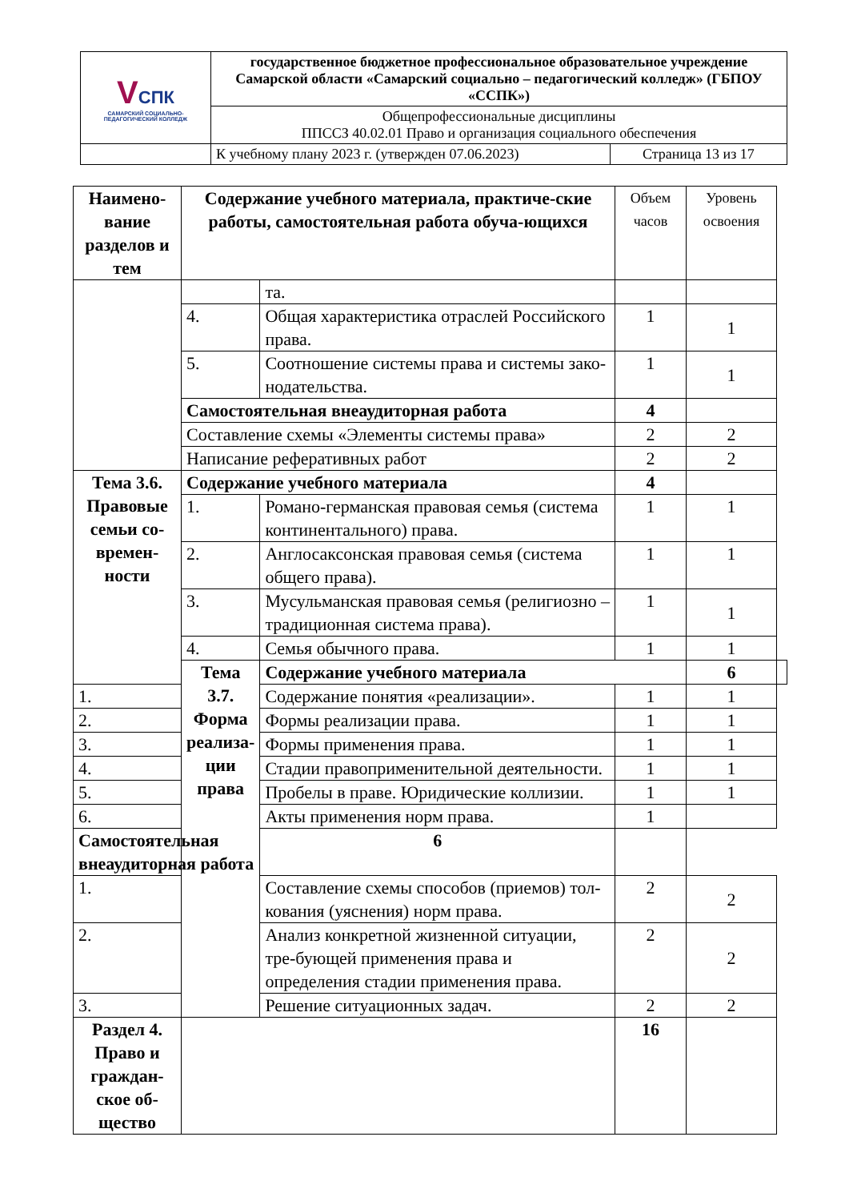| V СПК САМАРСКИЙ СОЦИАЛЬНО-ПЕДАГОГИЧЕСКИЙ КОЛЛЕДЖ | государственное бюджетное профессиональное образовательное учреждение Самарской области «Самарский социально – педагогический колледж» (ГБПОУ «ССПК») | |
| | Общепрофессиональные дисциплины ППССЗ 40.02.01 Право и организация социального обеспечения | |
| | К учебному плану 2023 г. (утвержден 07.06.2023) | Страница 13 из 17 |
| Наимено-вание разделов и тем | Содержание учебного материала, практиче-ские работы, самостоятельная работа обуча-ющихся | | Объем часов | Уровень освоения | |
| --- | --- | --- | --- | --- | --- |
| | | та. | | | |
| | 4. | Общая характеристика отраслей Российского права. | 1 | 1 | |
| | 5. | Соотношение системы права и системы зако-нодательства. | 1 | 1 | |
| | Самостоятельная внеаудиторная работа | | 4 | | |
| | Составление схемы «Элементы системы права» | | 2 | 2 | |
| | Написание реферативных работ | | 2 | 2 | |
| Тема 3.6. Правовые семьи со-времен-ности | Содержание учебного материала | | 4 | | |
| | 1. | Романо-германская правовая семья (система континентального) права. | 1 | 1 | |
| | 2. | Англосаксонская правовая семья (система общего права). | 1 | 1 | |
| | 3. | Мусульманская правовая семья (религиозно – традиционная система права). | 1 | 1 | |
| | 4. | Семья обычного права. | 1 | 1 | |
| | Тема 3.7. Форма реализа-ции права | Содержание учебного материала | | 6 | |
| 1. | | Содержание понятия «реализации». | 1 | 1 | |
| 2. | | Формы реализации права. | 1 | 1 | |
| 3. | | Формы применения права. | 1 | 1 | |
| 4. | | Стадии правоприменительной деятельности. | 1 | 1 | |
| 5. | | Пробелы в праве. Юридические коллизии. | 1 | 1 | |
| 6. | | Акты применения норм права. | 1 | | |
| Самостоятельная внеаудиторная работа | | 6 | | | |
| 1. | | Составление схемы способов (приемов) тол-кования (уяснения) норм права. | 2 | 2 | |
| 2. | | Анализ конкретной жизненной ситуации, тре-бующей применения права и определения стадии применения права. | 2 | 2 | |
| 3. | | Решение ситуационных задач. | 2 | 2 | |
| Раздел 4. Право и граждан-ское об-щество | | | 16 | | |